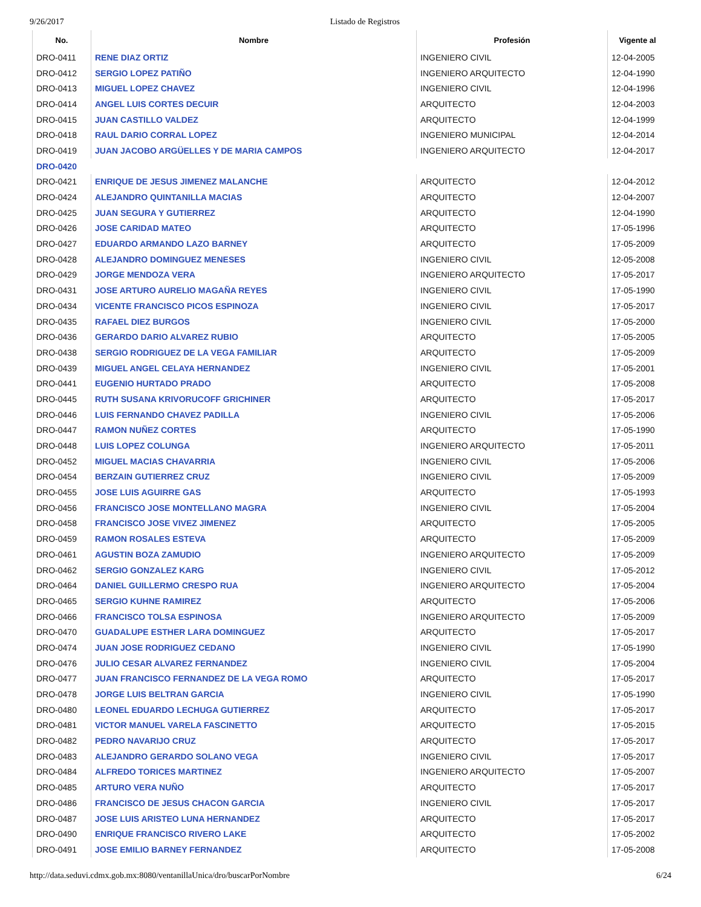9/26/2017 Listado de Registros
| No. | Nombre | Profesión | Vigente al |
| --- | --- | --- | --- |
| DRO-0411 | RENE DIAZ ORTIZ | INGENIERO CIVIL | 12-04-2005 |
| DRO-0412 | SERGIO LOPEZ PATIÑO | INGENIERO ARQUITECTO | 12-04-1990 |
| DRO-0413 | MIGUEL LOPEZ CHAVEZ | INGENIERO CIVIL | 12-04-1996 |
| DRO-0414 | ANGEL LUIS CORTES DECUIR | ARQUITECTO | 12-04-2003 |
| DRO-0415 | JUAN CASTILLO VALDEZ | ARQUITECTO | 12-04-1999 |
| DRO-0418 | RAUL DARIO CORRAL LOPEZ | INGENIERO MUNICIPAL | 12-04-2014 |
| DRO-0419 | JUAN JACOBO ARGÜELLES Y DE MARIA CAMPOS | INGENIERO ARQUITECTO | 12-04-2017 |
| DRO-0420 | | | |
| DRO-0421 | ENRIQUE DE JESUS JIMENEZ MALANCHE | ARQUITECTO | 12-04-2012 |
| DRO-0424 | ALEJANDRO QUINTANILLA MACIAS | ARQUITECTO | 12-04-2007 |
| DRO-0425 | JUAN SEGURA Y GUTIERREZ | ARQUITECTO | 12-04-1990 |
| DRO-0426 | JOSE CARIDAD MATEO | ARQUITECTO | 17-05-1996 |
| DRO-0427 | EDUARDO ARMANDO LAZO BARNEY | ARQUITECTO | 17-05-2009 |
| DRO-0428 | ALEJANDRO DOMINGUEZ MENESES | INGENIERO CIVIL | 12-05-2008 |
| DRO-0429 | JORGE MENDOZA VERA | INGENIERO ARQUITECTO | 17-05-2017 |
| DRO-0431 | JOSE ARTURO AURELIO MAGAÑA REYES | INGENIERO CIVIL | 17-05-1990 |
| DRO-0434 | VICENTE FRANCISCO PICOS ESPINOZA | INGENIERO CIVIL | 17-05-2017 |
| DRO-0435 | RAFAEL DIEZ BURGOS | INGENIERO CIVIL | 17-05-2000 |
| DRO-0436 | GERARDO DARIO ALVAREZ RUBIO | ARQUITECTO | 17-05-2005 |
| DRO-0438 | SERGIO RODRIGUEZ DE LA VEGA FAMILIAR | ARQUITECTO | 17-05-2009 |
| DRO-0439 | MIGUEL ANGEL CELAYA HERNANDEZ | INGENIERO CIVIL | 17-05-2001 |
| DRO-0441 | EUGENIO HURTADO PRADO | ARQUITECTO | 17-05-2008 |
| DRO-0445 | RUTH SUSANA KRIVORUCOFF GRICHINER | ARQUITECTO | 17-05-2017 |
| DRO-0446 | LUIS FERNANDO CHAVEZ PADILLA | INGENIERO CIVIL | 17-05-2006 |
| DRO-0447 | RAMON NUÑEZ CORTES | ARQUITECTO | 17-05-1990 |
| DRO-0448 | LUIS LOPEZ COLUNGA | INGENIERO ARQUITECTO | 17-05-2011 |
| DRO-0452 | MIGUEL MACIAS CHAVARRIA | INGENIERO CIVIL | 17-05-2006 |
| DRO-0454 | BERZAIN GUTIERREZ CRUZ | INGENIERO CIVIL | 17-05-2009 |
| DRO-0455 | JOSE LUIS AGUIRRE GAS | ARQUITECTO | 17-05-1993 |
| DRO-0456 | FRANCISCO JOSE MONTELLANO MAGRA | INGENIERO CIVIL | 17-05-2004 |
| DRO-0458 | FRANCISCO JOSE VIVEZ JIMENEZ | ARQUITECTO | 17-05-2005 |
| DRO-0459 | RAMON ROSALES ESTEVA | ARQUITECTO | 17-05-2009 |
| DRO-0461 | AGUSTIN BOZA ZAMUDIO | INGENIERO ARQUITECTO | 17-05-2009 |
| DRO-0462 | SERGIO GONZALEZ KARG | INGENIERO CIVIL | 17-05-2012 |
| DRO-0464 | DANIEL GUILLERMO CRESPO RUA | INGENIERO ARQUITECTO | 17-05-2004 |
| DRO-0465 | SERGIO KUHNE RAMIREZ | ARQUITECTO | 17-05-2006 |
| DRO-0466 | FRANCISCO TOLSA ESPINOSA | INGENIERO ARQUITECTO | 17-05-2009 |
| DRO-0470 | GUADALUPE ESTHER LARA DOMINGUEZ | ARQUITECTO | 17-05-2017 |
| DRO-0474 | JUAN JOSE RODRIGUEZ CEDANO | INGENIERO CIVIL | 17-05-1990 |
| DRO-0476 | JULIO CESAR ALVAREZ FERNANDEZ | INGENIERO CIVIL | 17-05-2004 |
| DRO-0477 | JUAN FRANCISCO FERNANDEZ DE LA VEGA ROMO | ARQUITECTO | 17-05-2017 |
| DRO-0478 | JORGE LUIS BELTRAN GARCIA | INGENIERO CIVIL | 17-05-1990 |
| DRO-0480 | LEONEL EDUARDO LECHUGA GUTIERREZ | ARQUITECTO | 17-05-2017 |
| DRO-0481 | VICTOR MANUEL VARELA FASCINETTO | ARQUITECTO | 17-05-2015 |
| DRO-0482 | PEDRO NAVARIJO CRUZ | ARQUITECTO | 17-05-2017 |
| DRO-0483 | ALEJANDRO GERARDO SOLANO VEGA | INGENIERO CIVIL | 17-05-2017 |
| DRO-0484 | ALFREDO TORICES MARTINEZ | INGENIERO ARQUITECTO | 17-05-2007 |
| DRO-0485 | ARTURO VERA NUÑO | ARQUITECTO | 17-05-2017 |
| DRO-0486 | FRANCISCO DE JESUS CHACON GARCIA | INGENIERO CIVIL | 17-05-2017 |
| DRO-0487 | JOSE LUIS ARISTEO LUNA HERNANDEZ | ARQUITECTO | 17-05-2017 |
| DRO-0490 | ENRIQUE FRANCISCO RIVERO LAKE | ARQUITECTO | 17-05-2002 |
| DRO-0491 | JOSE EMILIO BARNEY FERNANDEZ | ARQUITECTO | 17-05-2008 |
http://data.seduvi.cdmx.gob.mx:8080/ventanillaUnica/dro/buscarPorNombre 6/24